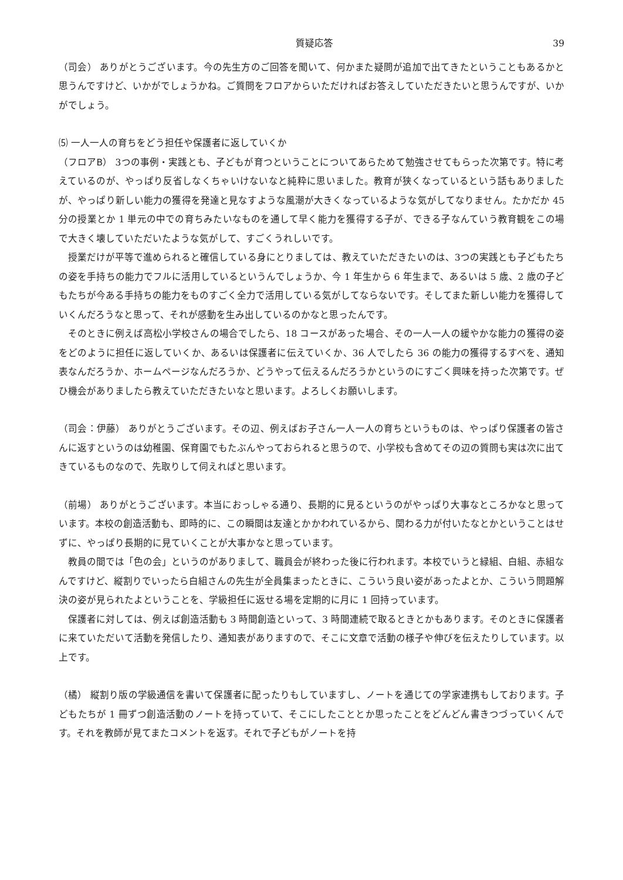質疑応答 39
（司会） ありがとうございます。今の先生方のご回答を聞いて、何かまた疑問が追加で出てきたということもあるかと思うんですけど、いかがでしょうかね。ご質問をフロアからいただければお答えしていただきたいと思うんですが、いかがでしょう。
⑸ 一人一人の育ちをどう担任や保護者に返していくか
（フロアB） 3つの事例・実践とも、子どもが育つということについてあらためて勉強させてもらった次第です。特に考えているのが、やっぱり反省しなくちゃいけないなと純粋に思いました。教育が狭くなっているという話もありましたが、やっぱり新しい能力の獲得を発達と見なすような風潮が大きくなっているような気がしてなりません。たかだか 45 分の授業とか 1 単元の中での育ちみたいなものを通して早く能力を獲得する子が、できる子なんていう教育観をこの場で大きく壊していただいたような気がして、すごくうれしいです。
授業だけが平等で進められると確信している身にとりましては、教えていただきたいのは、3つの実践とも子どもたちの姿を手持ちの能力でフルに活用しているというんでしょうか、今 1 年生から 6 年生まで、あるいは 5 歳、2 歳の子どもたちが今ある手持ちの能力をものすごく全力で活用している気がしてならないです。そしてまた新しい能力を獲得していくんだろうなと思って、それが感動を生み出しているのかなと思ったんです。
そのときに例えば高松小学校さんの場合でしたら、18 コースがあった場合、その一人一人の緩やかな能力の獲得の姿をどのように担任に返していくか、あるいは保護者に伝えていくか、36 人でしたら 36 の能力の獲得するすべを、通知表なんだろうか、ホームページなんだろうか、どうやって伝えるんだろうかというのにすごく興味を持った次第です。ぜひ機会がありましたら教えていただきたいなと思います。よろしくお願いします。
（司会：伊藤） ありがとうございます。その辺、例えばお子さん一人一人の育ちというものは、やっぱり保護者の皆さんに返すというのは幼稚園、保育園でもたぶんやっておられると思うので、小学校も含めてその辺の質問も実は次に出てきているものなので、先取りして伺えればと思います。
（前場） ありがとうございます。本当におっしゃる通り、長期的に見るというのがやっぱり大事なところかなと思っています。本校の創造活動も、即時的に、この瞬間は友達とかかわれているから、関わる力が付いたなとかということはせずに、やっぱり長期的に見ていくことが大事かなと思っています。
教員の間では「色の会」というのがありまして、職員会が終わった後に行われます。本校でいうと緑組、白組、赤組なんですけど、縦割りでいったら白組さんの先生が全員集まったときに、こういう良い姿があったよとか、こういう問題解決の姿が見られたよということを、学級担任に返せる場を定期的に月に 1 回持っています。
保護者に対しては、例えば創造活動も 3 時間創造といって、3 時間連続で取るときとかもあります。そのときに保護者に来ていただいて活動を発信したり、通知表がありますので、そこに文章で活動の様子や伸びを伝えたりしています。以上です。
（橘） 縦割り版の学級通信を書いて保護者に配ったりもしていますし、ノートを通じての学家連携もしております。子どもたちが 1 冊ずつ創造活動のノートを持っていて、そこにしたこととか思ったことをどんどん書きつづっていくんです。それを教師が見てまたコメントを返す。それで子どもがノートを持